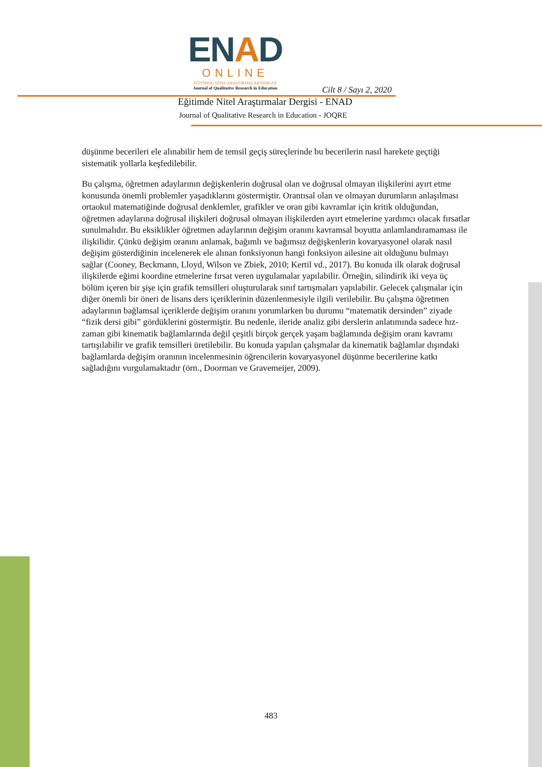ENAD
ONLINE
EĞİTİMDE NİTEL ARAŞTIRMALAR DERGİSİ
Journal of Qualitative Research in Education
Cilt 8 / Sayı 2, 2020
Eğitimde Nitel Araştırmalar Dergisi - ENAD
Journal of Qualitative Research in Education - JOQRE
düşünme becerileri ele alınabilir hem de temsil geçiş süreçlerinde bu becerilerin nasıl harekete geçtiği sistematik yollarla keşfedilebilir.
Bu çalışma, öğretmen adaylarının değişkenlerin doğrusal olan ve doğrusal olmayan ilişkilerini ayırt etme konusunda önemli problemler yaşadıklarını göstermiştir. Orantısal olan ve olmayan durumların anlaşılması ortaokul matematiğinde doğrusal denklemler, grafikler ve oran gibi kavramlar için kritik olduğundan, öğretmen adaylarına doğrusal ilişkileri doğrusal olmayan ilişkilerden ayırt etmelerine yardımcı olacak fırsatlar sunulmalıdır. Bu eksiklikler öğretmen adaylarının değişim oranını kavramsal boyutta anlamlandıramaması ile ilişkilidir. Çünkü değişim oranını anlamak, bağımlı ve bağımsız değişkenlerin kovaryasyonel olarak nasıl değişim gösterdiğinin incelenerek ele alınan fonksiyonun hangi fonksiyon ailesine ait olduğunu bulmayı sağlar (Cooney, Beckmann, Lloyd, Wilson ve Zbiek, 2010; Kertil vd., 2017). Bu konuda ilk olarak doğrusal ilişkilerde eğimi koordine etmelerine fırsat veren uygulamalar yapılabilir. Örneğin, silindirik iki veya üç bölüm içeren bir şişe için grafik temsilleri oluşturularak sınıf tartışmaları yapılabilir. Gelecek çalışmalar için diğer önemli bir öneri de lisans ders içeriklerinin düzenlenmesiyle ilgili verilebilir. Bu çalışma öğretmen adaylarının bağlamsal içeriklerde değişim oranını yorumlarken bu durumu “matematik dersinden” ziyade “fizik dersi gibi” gördüklerini göstermiştir. Bu nedenle, ileride analiz gibi derslerin anlatımında sadece hız-zaman gibi kinematik bağlamlarında değil çeşitli birçok gerçek yaşam bağlamında değişim oranı kavramı tartışılabilir ve grafik temsilleri üretilebilir. Bu konuda yapılan çalışmalar da kinematik bağlamlar dışındaki bağlamlarda değişim oranının incelenmesinin öğrencilerin kovaryasyonel düşünme becerilerine katkı sağladığını vurgulamaktadır (örn., Doorman ve Gravemeijer, 2009).
483